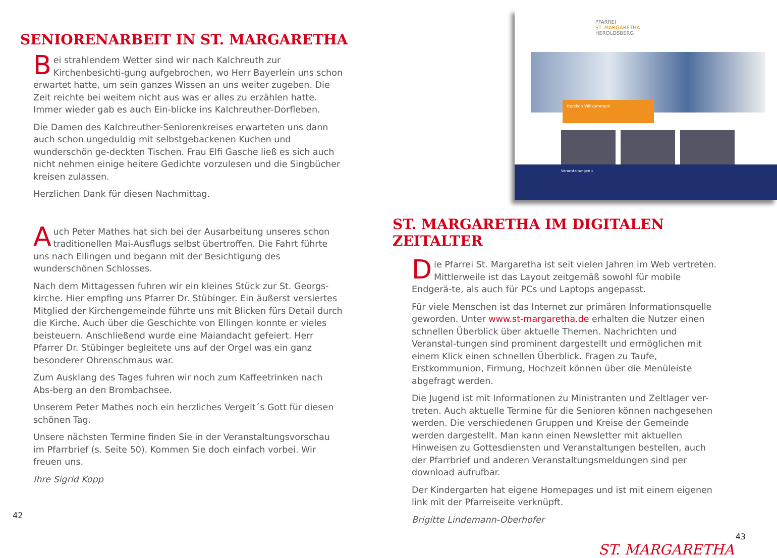SENIORENARBEIT IN ST. MARGARETHA
Bei strahlendem Wetter sind wir nach Kalchreuth zur Kirchenbesichti-gung aufgebrochen, wo Herr Bayerlein uns schon erwartet hatte, um sein ganzes Wissen an uns weiter zugeben. Die Zeit reichte bei weitem nicht aus was er alles zu erzählen hatte. Immer wieder gab es auch Ein-blicke ins Kalchreuther-Dorfleben.
Die Damen des Kalchreuther-Seniorenkreises erwarteten uns dann auch schon ungeduldig mit selbstgebackenen Kuchen und wunderschön ge-deckten Tischen. Frau Elfi Gasche ließ es sich auch nicht nehmen einige heitere Gedichte vorzulesen und die Singbücher kreisen zulassen.
Herzlichen Dank für diesen Nachmittag.
Auch Peter Mathes hat sich bei der Ausarbeitung unseres schon traditionellen Mai-Ausflugs selbst übertroffen. Die Fahrt führte uns nach Ellingen und begann mit der Besichtigung des wunderschönen Schlosses.
Nach dem Mittagessen fuhren wir ein kleines Stück zur St. Georgs-kirche. Hier empfing uns Pfarrer Dr. Stübinger. Ein äußerst versiertes Mitglied der Kirchengemeinde führte uns mit Blicken fürs Detail durch die Kirche. Auch über die Geschichte von Ellingen konnte er vieles beisteuern. Anschließend wurde eine Maiandacht gefeiert. Herr Pfarrer Dr. Stübinger begleitete uns auf der Orgel was ein ganz besonderer Ohrenschmaus war.
Zum Ausklang des Tages fuhren wir noch zum Kaffeetrinken nach Abs-berg an den Brombachsee.
Unserem Peter Mathes noch ein herzliches Vergelt´s Gott für diesen schönen Tag.
Unsere nächsten Termine finden Sie in der Veranstaltungsvorschau im Pfarrbrief (s. Seite 50). Kommen Sie doch einfach vorbei. Wir freuen uns.
Ihre Sigrid Kopp
42
PFARREI
ST. MARGARETHA
HEROLDSBERG
Herzlich Willkommen!
Veranstaltungen »
ST. MARGARETHA IM DIGITALEN ZEITALTER
Die Pfarrei St. Margaretha ist seit vielen Jahren im Web vertreten. Mittlerweile ist das Layout zeitgemäß sowohl für mobile Endgerä-te, als auch für PCs und Laptops angepasst.
Für viele Menschen ist das Internet zur primären Informationsquelle geworden. Unter www.st-margaretha.de erhalten die Nutzer einen schnellen Überblick über aktuelle Themen. Nachrichten und Veranstal-tungen sind prominent dargestellt und ermöglichen mit einem Klick einen schnellen Überblick. Fragen zu Taufe, Erstkommunion, Firmung, Hochzeit können über die Menüleiste abgefragt werden.
Die Jugend ist mit Informationen zu Ministranten und Zeltlager ver-treten. Auch aktuelle Termine für die Senioren können nachgesehen werden. Die verschiedenen Gruppen und Kreise der Gemeinde werden dargestellt. Man kann einen Newsletter mit aktuellen Hinweisen zu Gottesdiensten und Veranstaltungen bestellen, auch der Pfarrbrief und anderen Veranstaltungsmeldungen sind per download aufrufbar.
Der Kindergarten hat eigene Homepages und ist mit einem eigenen link mit der Pfarreiseite verknüpft.
Brigitte Lindemann-Oberhofer
43
ST. MARGARETHA